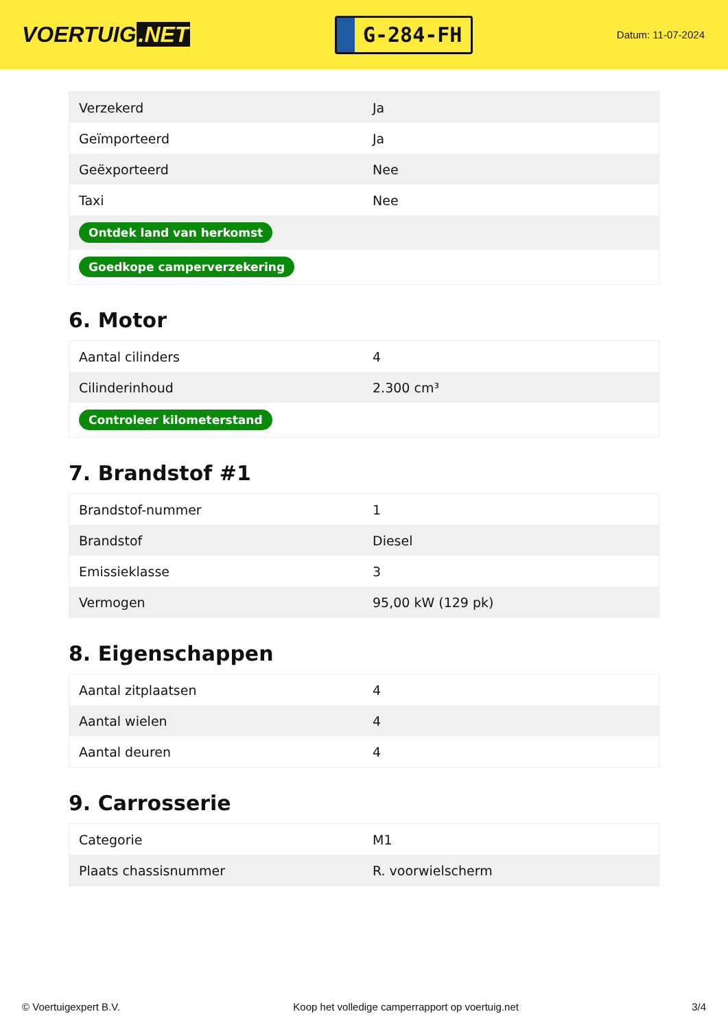VOERTUIG.NET
G-284-FH
Datum: 11-07-2024
| Verzekerd | Ja |
| Geïmporteerd | Ja |
| Geëxporteerd | Nee |
| Taxi | Nee |
| Ontdek land van herkomst | |
| Goedkope camperverzekering | |
6. Motor
| Aantal cilinders | 4 |
| Cilinderinhoud | 2.300 cm³ |
| Controleer kilometerstand | |
7. Brandstof #1
| Brandstof-nummer | 1 |
| Brandstof | Diesel |
| Emissieklasse | 3 |
| Vermogen | 95,00 kW (129 pk) |
8. Eigenschappen
| Aantal zitplaatsen | 4 |
| Aantal wielen | 4 |
| Aantal deuren | 4 |
9. Carrosserie
| Categorie | M1 |
| Plaats chassisnummer | R. voorwielscherm |
© Voertuigexpert B.V. Koop het volledige camperrapport op voertuig.net 3/4